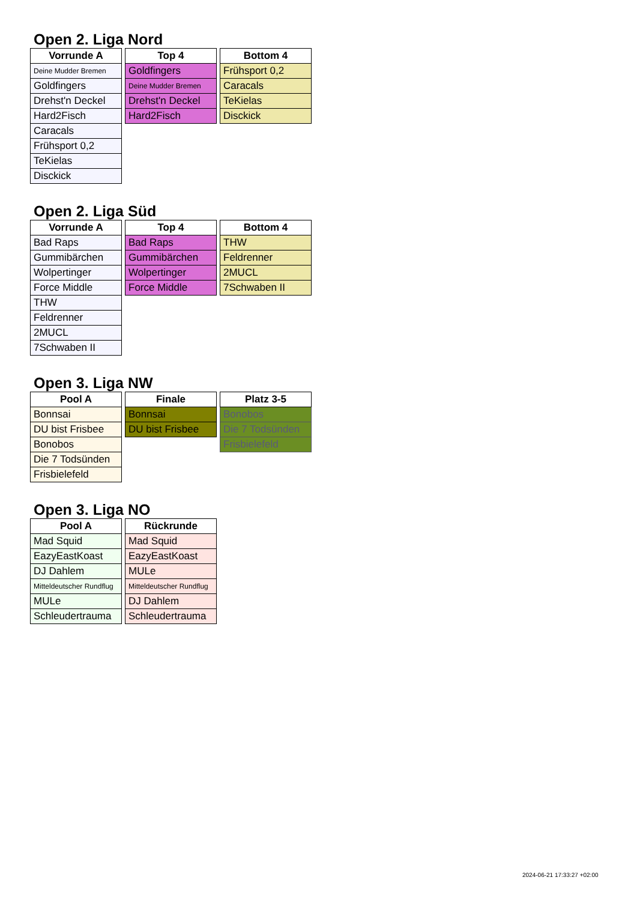Open 2. Liga Nord
| Vorrunde A |
| --- |
| Deine Mudder Bremen |
| Goldfingers |
| Drehst'n Deckel |
| Hard2Fisch |
| Caracals |
| Frühsport 0,2 |
| TeKielas |
| Disckick |
| Top 4 |
| --- |
| Goldfingers |
| Deine Mudder Bremen |
| Drehst'n Deckel |
| Hard2Fisch |
| Bottom 4 |
| --- |
| Frühsport 0,2 |
| Caracals |
| TeKielas |
| Disckick |
Open 2. Liga Süd
| Vorrunde A |
| --- |
| Bad Raps |
| Gummibärchen |
| Wolpertinger |
| Force Middle |
| THW |
| Feldrenner |
| 2MUCL |
| 7Schwaben II |
| Top 4 |
| --- |
| Bad Raps |
| Gummibärchen |
| Wolpertinger |
| Force Middle |
| Bottom 4 |
| --- |
| THW |
| Feldrenner |
| 2MUCL |
| 7Schwaben II |
Open 3. Liga NW
| Pool A |
| --- |
| Bonnsai |
| DU bist Frisbee |
| Bonobos |
| Die 7 Todsünden |
| Frisbielefeld |
| Finale |
| --- |
| Bonnsai |
| DU bist Frisbee |
| Platz 3-5 |
| --- |
| Bonobos |
| Die 7 Todsünden |
| Frisbielefeld |
Open 3. Liga NO
| Pool A |
| --- |
| Mad Squid |
| EazyEastKoast |
| DJ Dahlem |
| Mitteldeutscher Rundflug |
| MULe |
| Schleudertrauma |
| Rückrunde |
| --- |
| Mad Squid |
| EazyEastKoast |
| MULe |
| Mitteldeutscher Rundflug |
| DJ Dahlem |
| Schleudertrauma |
2024-06-21 17:33:27 +02:00